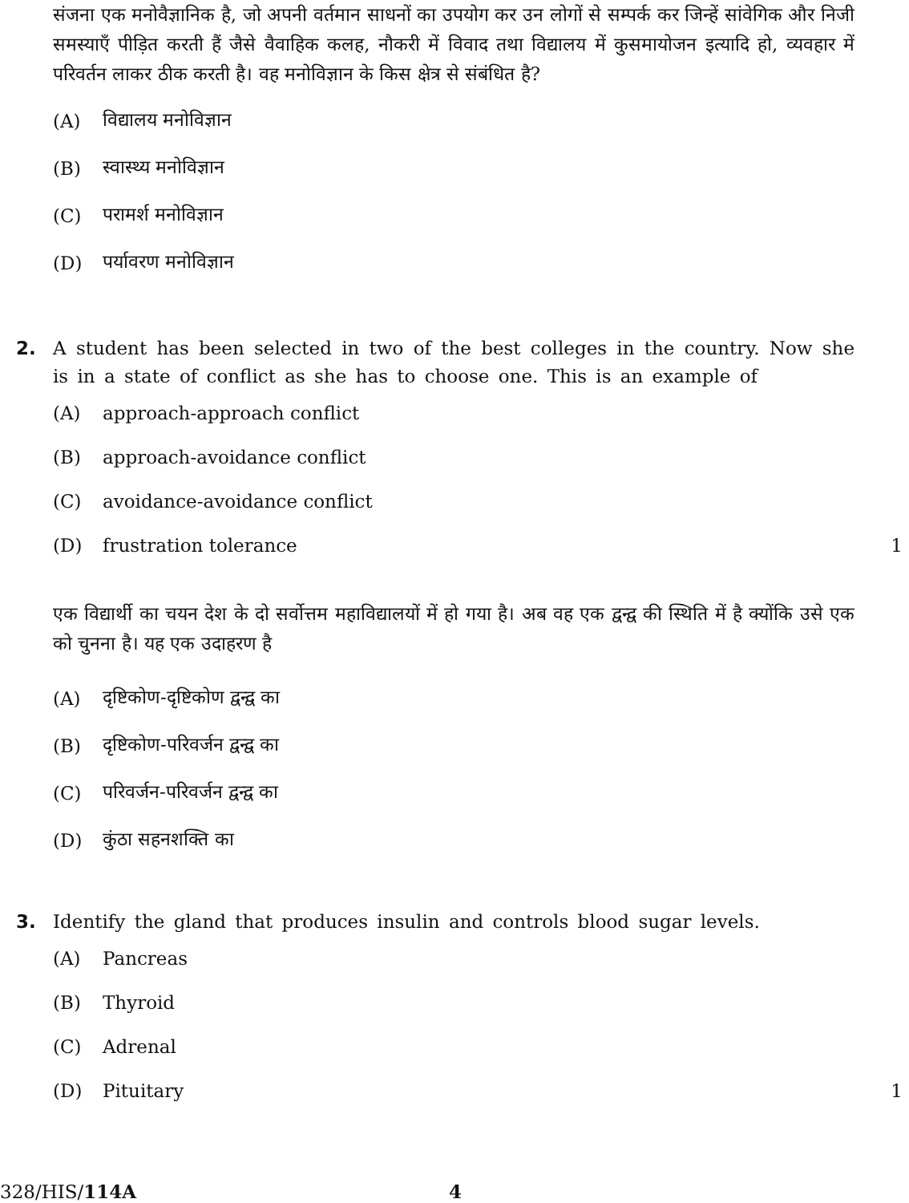संजना एक मनोवैज्ञानिक है, जो अपनी वर्तमान साधनों का उपयोग कर उन लोगों से सम्पर्क कर जिन्हें सांवेगिक और निजी समस्याएँ पीड़ित करती हैं जैसे वैवाहिक कलह, नौकरी में विवाद तथा विद्यालय में कुसमायोजन इत्यादि हो, व्यवहार में परिवर्तन लाकर ठीक करती है। वह मनोविज्ञान के किस क्षेत्र से संबंधित है?
(A) विद्यालय मनोविज्ञान
(B) स्वास्थ्य मनोविज्ञान
(C) परामर्श मनोविज्ञान
(D) पर्यावरण मनोविज्ञान
2. A student has been selected in two of the best colleges in the country. Now she is in a state of conflict as she has to choose one. This is an example of
(A) approach-approach conflict
(B) approach-avoidance conflict
(C) avoidance-avoidance conflict
(D) frustration tolerance 1
एक विद्यार्थी का चयन देश के दो सर्वोत्तम महाविद्यालयों में हो गया है। अब वह एक द्वन्द्व की स्थिति में है क्योंकि उसे एक को चुनना है। यह एक उदाहरण है
(A) दृष्टिकोण-दृष्टिकोण द्वन्द्व का
(B) दृष्टिकोण-परिवर्जन द्वन्द्व का
(C) परिवर्जन-परिवर्जन द्वन्द्व का
(D) कुंठा सहनशक्ति का
3. Identify the gland that produces insulin and controls blood sugar levels.
(A) Pancreas
(B) Thyroid
(C) Adrenal
(D) Pituitary 1
328/HIS/114A 4